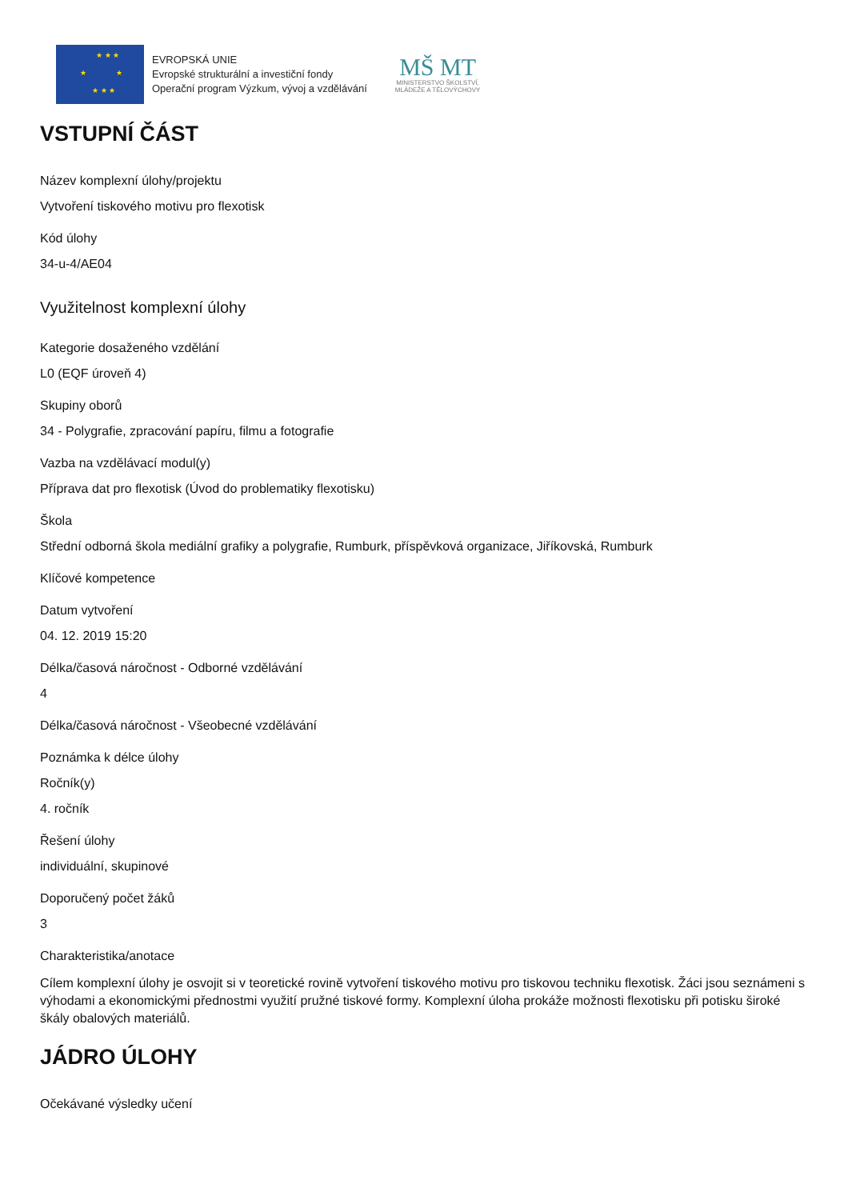★ ★ ★
★ ★
★ ★ ★
EVROPSKÁ UNIE
Evropské strukturální a investiční fondy
Operační program Výzkum, vývoj a vzdělávání
MŠ MT
MINISTERSTVO ŠKOLSTVÍ,
MLÁDEŽE A TĚLOVÝCHOVY
VSTUPNÍ ČÁST
Název komplexní úlohy/projektu
Vytvoření tiskového motivu pro flexotisk
Kód úlohy
34-u-4/AE04
Využitelnost komplexní úlohy
Kategorie dosaženého vzdělání
L0 (EQF úroveň 4)
Skupiny oborů
34 - Polygrafie, zpracování papíru, filmu a fotografie
Vazba na vzdělávací modul(y)
Příprava dat pro flexotisk (Úvod do problematiky flexotisku)
Škola
Střední odborná škola mediální grafiky a polygrafie, Rumburk, příspěvková organizace, Jiříkovská, Rumburk
Klíčové kompetence
Datum vytvoření
04. 12. 2019 15:20
Délka/časová náročnost - Odborné vzdělávání
4
Délka/časová náročnost - Všeobecné vzdělávání
Poznámka k délce úlohy
Ročník(y)
4. ročník
Řešení úlohy
individuální, skupinové
Doporučený počet žáků
3
Charakteristika/anotace
Cílem komplexní úlohy je osvojit si v teoretické rovině vytvoření tiskového motivu pro tiskovou techniku flexotisk. Žáci jsou seznámeni s výhodami a ekonomickými přednostmi využití pružné tiskové formy. Komplexní úloha prokáže možnosti flexotisku při potisku široké škály obalových materiálů.
JÁDRO ÚLOHY
Očekávané výsledky učení